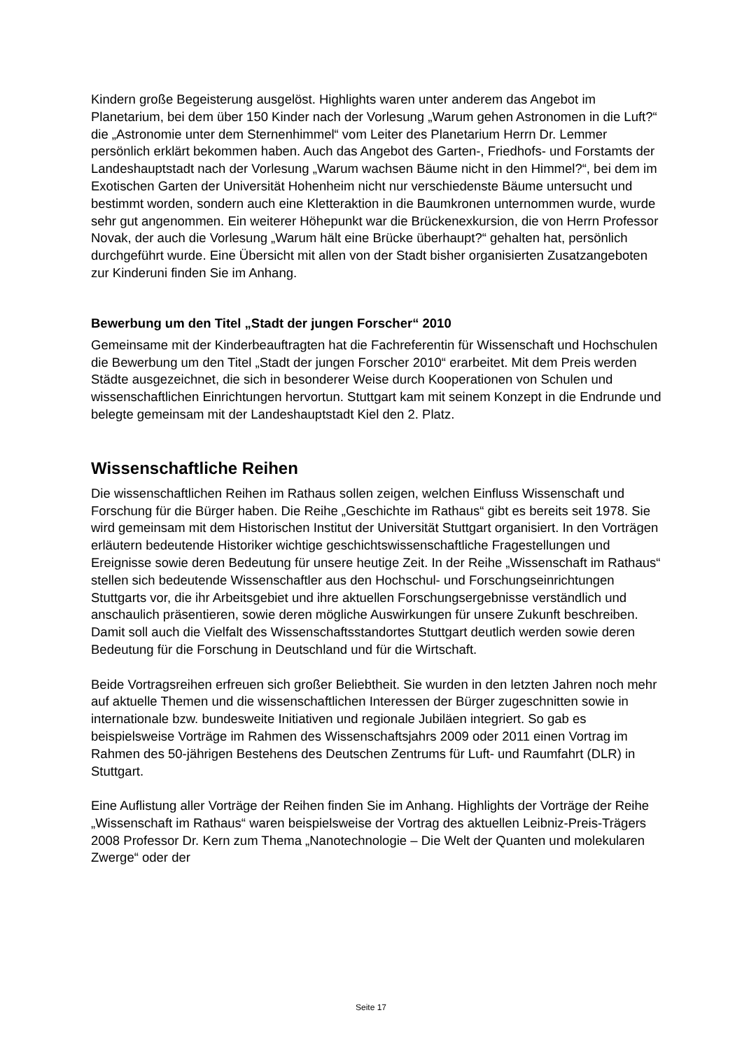Kindern große Begeisterung ausgelöst. Highlights waren unter anderem das Angebot im Planetarium, bei dem über 150 Kinder nach der Vorlesung „Warum gehen Astronomen in die Luft?“ die „Astronomie unter dem Sternenhimmel“ vom Leiter des Planetarium Herrn Dr. Lemmer persönlich erklärt bekommen haben. Auch das Angebot des Garten-, Friedhofs- und Forstamts der Landeshauptstadt nach der Vorlesung „Warum wachsen Bäume nicht in den Himmel?“, bei dem im Exotischen Garten der Universität Hohenheim nicht nur verschiedenste Bäume untersucht und bestimmt worden, sondern auch eine Kletteraktion in die Baumkronen unternommen wurde, wurde sehr gut angenommen. Ein weiterer Höhepunkt war die Brückenexkursion, die von Herrn Professor Novak, der auch die Vorlesung „Warum hält eine Brücke überhaupt?“ gehalten hat, persönlich durchgeführt wurde. Eine Übersicht mit allen von der Stadt bisher organisierten Zusatzangeboten zur Kinderuni finden Sie im Anhang.
Bewerbung um den Titel „Stadt der jungen Forscher“ 2010
Gemeinsame mit der Kinderbeauftragten hat die Fachreferentin für Wissenschaft und Hochschulen die Bewerbung um den Titel „Stadt der jungen Forscher 2010“ erarbeitet. Mit dem Preis werden Städte ausgezeichnet, die sich in besonderer Weise durch Kooperationen von Schulen und wissenschaftlichen Einrichtungen hervortun. Stuttgart kam mit seinem Konzept in die Endrunde und belegte gemeinsam mit der Landeshauptstadt Kiel den 2. Platz.
Wissenschaftliche Reihen
Die wissenschaftlichen Reihen im Rathaus sollen zeigen, welchen Einfluss Wissenschaft und Forschung für die Bürger haben. Die Reihe „Geschichte im Rathaus“ gibt es bereits seit 1978. Sie wird gemeinsam mit dem Historischen Institut der Universität Stuttgart organisiert. In den Vorträgen erläutern bedeutende Historiker wichtige geschichtswissenschaftliche Fragestellungen und Ereignisse sowie deren Bedeutung für unsere heutige Zeit. In der Reihe „Wissenschaft im Rathaus“ stellen sich bedeutende Wissenschaftler aus den Hochschul- und Forschungseinrichtungen Stuttgarts vor, die ihr Arbeitsgebiet und ihre aktuellen Forschungsergebnisse verständlich und anschaulich präsentieren, sowie deren mögliche Auswirkungen für unsere Zukunft beschreiben. Damit soll auch die Vielfalt des Wissenschaftsstandortes Stuttgart deutlich werden sowie deren Bedeutung für die Forschung in Deutschland und für die Wirtschaft.
Beide Vortragsreihen erfreuen sich großer Beliebtheit. Sie wurden in den letzten Jahren noch mehr auf aktuelle Themen und die wissenschaftlichen Interessen der Bürger zugeschnitten sowie in internationale bzw. bundesweite Initiativen und regionale Jubiläen integriert. So gab es beispielsweise Vorträge im Rahmen des Wissenschaftsjahrs 2009 oder 2011 einen Vortrag im Rahmen des 50-jährigen Bestehens des Deutschen Zentrums für Luft- und Raumfahrt (DLR) in Stuttgart.
Eine Auflistung aller Vorträge der Reihen finden Sie im Anhang. Highlights der Vorträge der Reihe „Wissenschaft im Rathaus“ waren beispielsweise der Vortrag des aktuellen Leibniz-Preis-Trägers 2008 Professor Dr. Kern zum Thema „Nanotechnologie – Die Welt der Quanten und molekularen Zwerge“ oder der
Seite 17